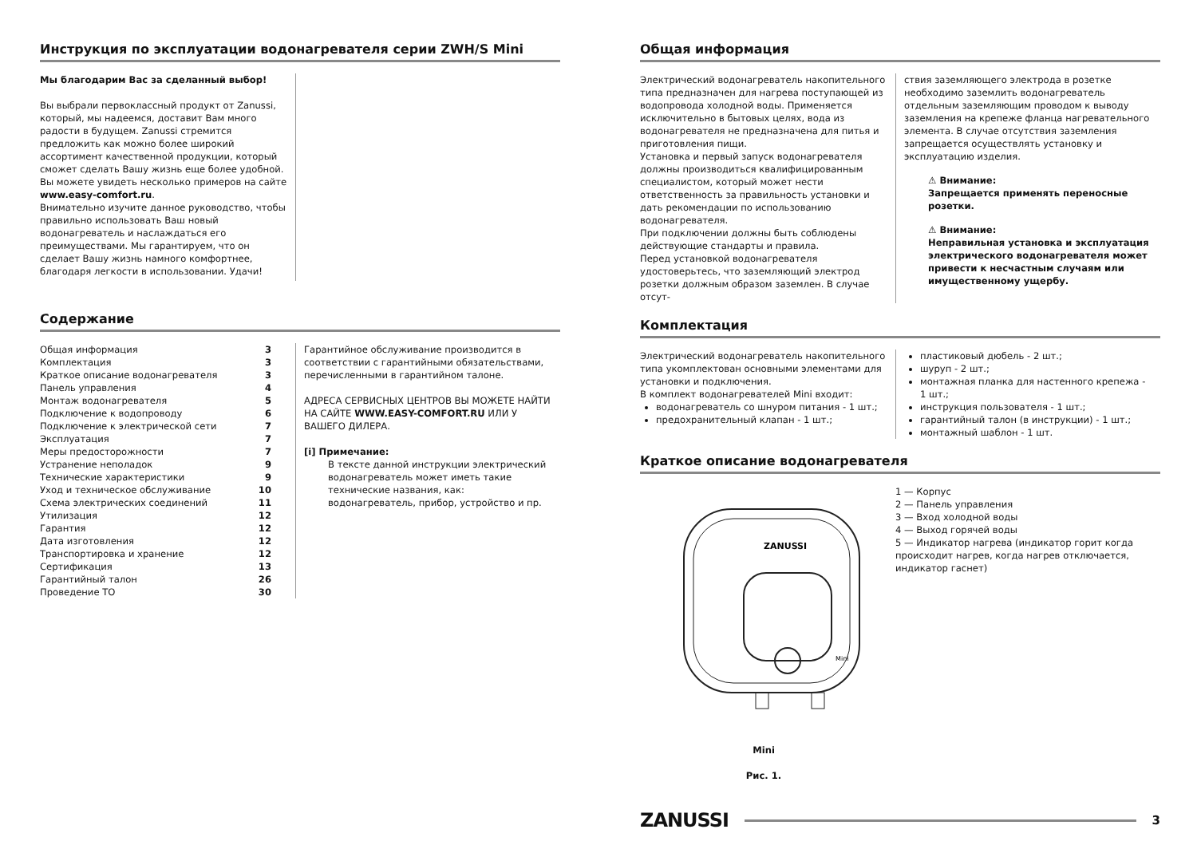Инструкция по эксплуатации водонагревателя серии ZWH/S Mini
Мы благодарим Вас за сделанный выбор!
Вы выбрали первоклассный продукт от Zanussi, который, мы надеемся, доставит Вам много радости в будущем. Zanussi стремится предложить как можно более широкий ассортимент качественной продукции, который сможет сделать Вашу жизнь еще более удобной. Вы можете увидеть несколько примеров на сайте www.easy-comfort.ru.
Внимательно изучите данное руководство, чтобы правильно использовать Ваш новый водонагреватель и наслаждаться его преимуществами. Мы гарантируем, что он сделает Вашу жизнь намного комфортнее, благодаря легкости в использовании. Удачи!
Содержание
Общая информация 3
Комплектация 3
Краткое описание водонагревателя 3
Панель управления 4
Монтаж водонагревателя 5
Подключение к водопроводу 6
Подключение к электрической сети 7
Эксплуатация 7
Меры предосторожности 7
Устранение неполадок 9
Технические характеристики 9
Уход и техническое обслуживание 10
Схема электрических соединений 11
Утилизация 12
Гарантия 12
Дата изготовления 12
Транспортировка и хранение 12
Сертификация 13
Гарантийный талон 26
Проведение ТО 30
Гарантийное обслуживание производится в соответствии с гарантийными обязательствами, перечисленными в гарантийном талоне.
АДРЕСА СЕРВИСНЫХ ЦЕНТРОВ ВЫ МОЖЕТЕ НАЙТИ НА САЙТЕ WWW.EASY-COMFORT.RU ИЛИ У ВАШЕГО ДИЛЕРА.
[i] Примечание:
В тексте данной инструкции электрический водонагреватель может иметь такие технические названия, как: водонагреватель, прибор, устройство и пр.
Общая информация
Электрический водонагреватель накопительного типа предназначен для нагрева поступающей из водопровода холодной воды. Применяется исключительно в бытовых целях, вода из водонагревателя не предназначена для питья и приготовления пищи.
Установка и первый запуск водонагревателя должны производиться квалифицированным специалистом, который может нести ответственность за правильность установки и дать рекомендации по использованию водонагревателя.
При подключении должны быть соблюдены действующие стандарты и правила.
Перед установкой водонагревателя удостоверьтесь, что заземляющий электрод розетки должным образом заземлен. В случае отсут-
ствия заземляющего электрода в розетке необходимо заземлить водонагреватель отдельным заземляющим проводом к выводу заземления на крепеже фланца нагревательного элемента. В случае отсутствия заземления запрещается осуществлять установку и эксплуатацию изделия.
⚠ Внимание:
Запрещается применять переносные розетки.
⚠ Внимание:
Неправильная установка и эксплуатация электрического водонагревателя может привести к несчастным случаям или имущественному ущербу.
Комплектация
Электрический водонагреватель накопительного типа укомплектован основными элементами для установки и подключения.
В комплект водонагревателей Mini входит:
водонагреватель со шнуром питания - 1 шт.;
предохранительный клапан - 1 шт.;
пластиковый дюбель - 2 шт.;
шуруп - 2 шт.;
монтажная планка для настенного крепежа - 1 шт.;
инструкция пользователя - 1 шт.;
гарантийный талон (в инструкции) - 1 шт.;
монтажный шаблон - 1 шт.
Краткое описание водонагревателя
ZANUSSI
Mini
Mini
Рис. 1.
1 — Корпус
2 — Панель управления
3 — Вход холодной воды
4 — Выход горячей воды
5 — Индикатор нагрева (индикатор горит когда происходит нагрев, когда нагрев отключается, индикатор гаснет)
ZANUSSI 3